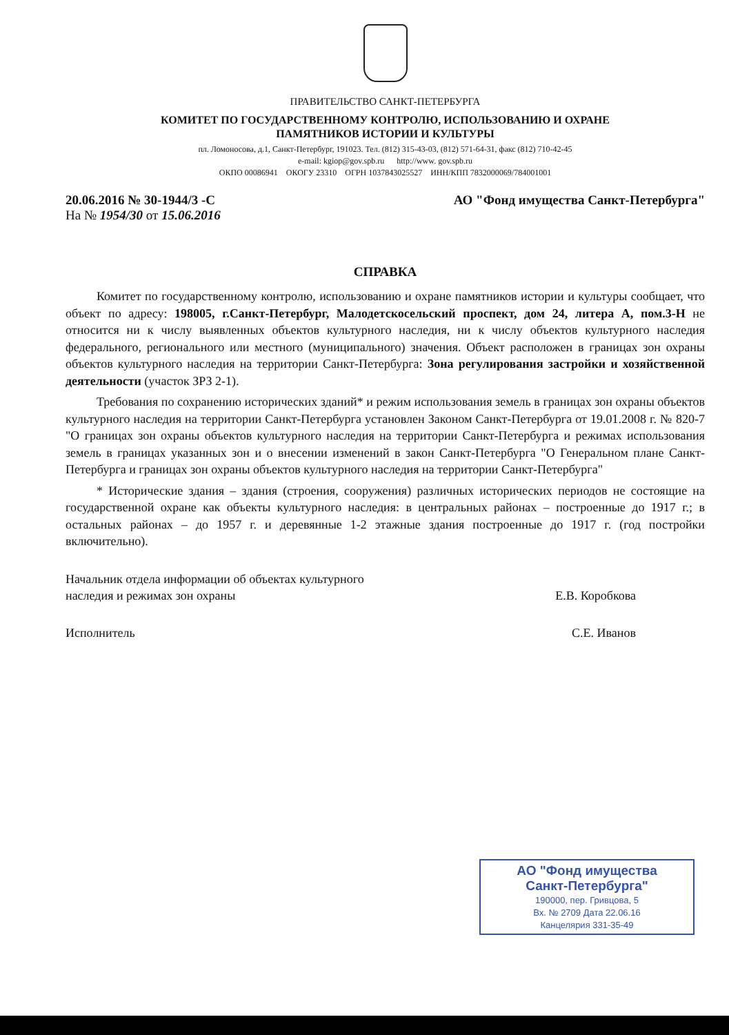ПРАВИТЕЛЬСТВО САНКТ-ПЕТЕРБУРГА
КОМИТЕТ ПО ГОСУДАРСТВЕННОМУ КОНТРОЛЮ, ИСПОЛЬЗОВАНИЮ И ОХРАНЕ
ПАМЯТНИКОВ ИСТОРИИ И КУЛЬТУРЫ
пл. Ломоносова, д.1, Санкт-Петербург, 191023. Тел. (812) 315-43-03, (812) 571-64-31, факс (812) 710-42-45
e-mail: kgiop@gov.spb.ru http://www. gov.spb.ru
ОКПО 00086941 ОКОГУ 23310 ОГРН 1037843025527 ИНН/КПП 7832000069/784001001
20.06.2016 № 30-1944/3 -С
На № 1954/30 от 15.06.2016
АО "Фонд имущества Санкт-Петербурга"
СПРАВКА
Комитет по государственному контролю, использованию и охране памятников истории и культуры сообщает, что объект по адресу: 198005, г.Санкт-Петербург, Малодетскосельский проспект, дом 24, литера А, пом.3-Н не относится ни к числу выявленных объектов культурного наследия, ни к числу объектов культурного наследия федерального, регионального или местного (муниципального) значения. Объект расположен в границах зон охраны объектов культурного наследия на территории Санкт-Петербурга: Зона регулирования застройки и хозяйственной деятельности (участок ЗРЗ 2-1).
Требования по сохранению исторических зданий* и режим использования земель в границах зон охраны объектов культурного наследия на территории Санкт-Петербурга установлен Законом Санкт-Петербурга от 19.01.2008 г. № 820-7 "О границах зон охраны объектов культурного наследия на территории Санкт-Петербурга и режимах использования земель в границах указанных зон и о внесении изменений в закон Санкт-Петербурга "О Генеральном плане Санкт-Петербурга и границах зон охраны объектов культурного наследия на территории Санкт-Петербурга"
* Исторические здания – здания (строения, сооружения) различных исторических периодов не состоящие на государственной охране как объекты культурного наследия: в центральных районах – построенные до 1917 г.; в остальных районах – до 1957 г. и деревянные 1-2 этажные здания построенные до 1917 г. (год постройки включительно).
Начальник отдела информации об объектах культурного
наследия и режимах зон охраны
Е.В. Коробкова
Исполнитель С.Е. Иванов
АО "Фонд имущества
Санкт-Петербурга"
190000, пер. Гривцова, 5
Вх. № 2709 Дата 22.06.16
Канцелярия 331-35-49